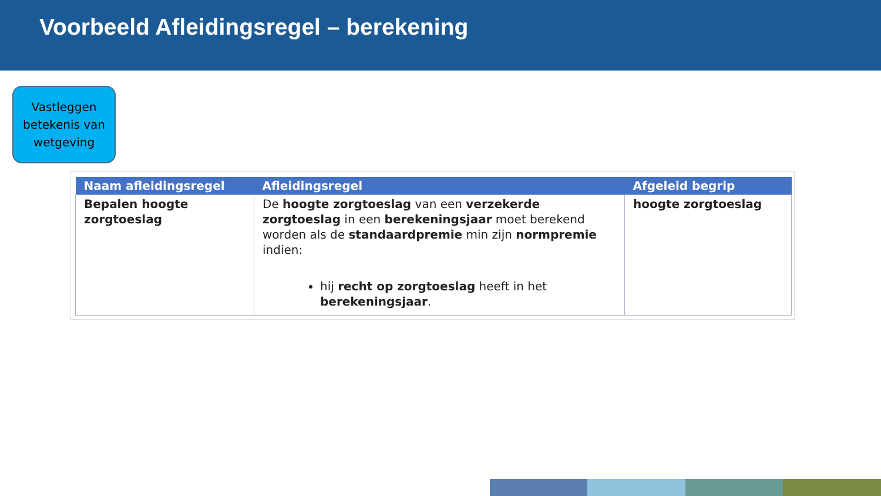Voorbeeld Afleidingsregel – berekening
Vastleggen betekenis van wetgeving
| Naam afleidingsregel | Afleidingsregel | Afgeleid begrip |
| --- | --- | --- |
| Bepalen hoogte zorgtoeslag | De hoogte zorgtoeslag van een verzekerde zorgtoeslag in een berekeningsjaar moet berekend worden als de standaardpremie min zijn normpremie indien: hij recht op zorgtoeslag heeft in het berekeningsjaar . | hoogte zorgtoeslag |